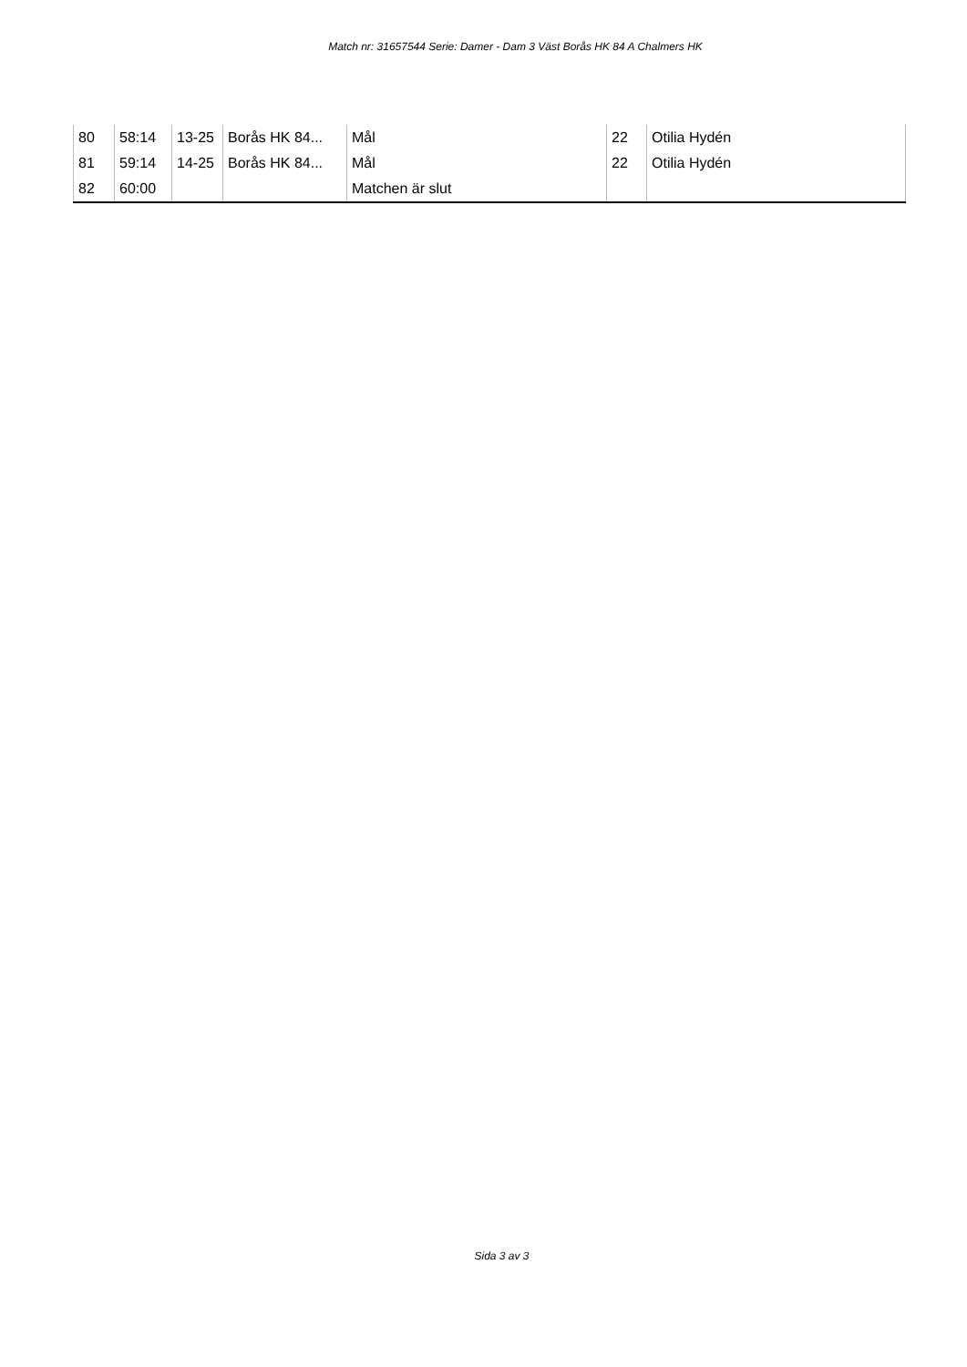Match nr: 31657544 Serie: Damer - Dam 3 Väst Borås HK 84 A Chalmers HK
| 80 | 58:14 | 13-25 | Borås HK 84... | Mål | 22 | Otilia Hydén |
| 81 | 59:14 | 14-25 | Borås HK 84... | Mål | 22 | Otilia Hydén |
| 82 | 60:00 | | | Matchen är slut | | |
Sida 3 av 3